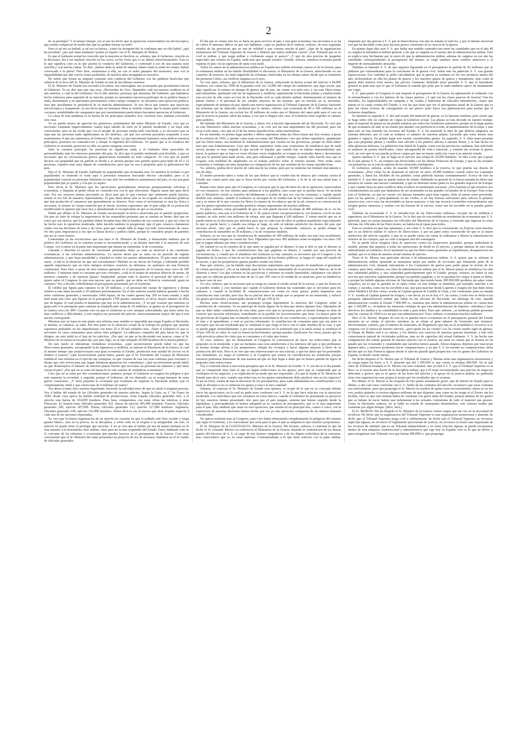2
de su prestigio? Y al mismo tiempo ¿no se nos ha dicho que la oposicion conservadora era microscópica, que estaba compuesta de moléculas que no podian formar un todo?
Pues si tal era su lealtad, si tal era su fuerza, ¿cómo ha desaparecido la confianza que en ella habia? ¿qué ha sucedido? ¿por qué tanta mudanza? podria yo repetir con el Sr. Marqués de Molins.
Es que el Gabinete actual ha conocido que la mayoría se disolvia; es, señores, que el Gobierno, vencido en la discusion, iba á ser tambien vencido en los votos, en los votos que es su último atrincheramiento. Esto es lo que significa, esto es lo que prueba la conducta del Gobierno, y contestaré á eso de una manera muy sencilla y con mucha calma. Yo diré: ¿habeis dado la señal de alarma; habeis dado la señal de rebato; habeis convocado á la pelea? Pues bien, asistiremos á ella, no con el ardor pasajero del momento, sino con la impasibilidad que dan convicciones profundas, de muchos años arraigadas en nosotros.
De suerte que forma un singular contraste esta conducta del Gobierno con las palabras benévolas que salieron de la boca del Sr. Ministro de Estado en una de las últimas sesiones.
El Sr. Ministro de Estado nos excitaba á la union, nos interrogaba, nos aconsejaba que prestásemos fuerza al Gobierno. Yo no diré mas que una cosa. ¿Recuerdan los Sres. Diputados cuál era nuestra conducta en el año anterior, y cuál la del Gobierno? En el año anterior, personas que disentian del Gabinete, que habiamos hecho esfuerzos para separarle de su marcha, porque no queriamos hacernos partícipes de su política buena ó mala, disentiamos y no queriamos presentarnos como cuerpo compacto, no haciamos una oposicion política, sino que atacábamos lo perjudicial de su marcha administrativa. Se nos decia que eramos una oposicion microscópica y trasparente; se nos decia que no teniamos ideas ni sentido comun, que la mayor parte eramos caciques, notabilidades de campanario que por resentimientos particulares haciamos oposicion al Gobierno.
La causa de esta mudanza es la fuerza de los principios sentados; hoy conviene esto, mañana convendrá otra cosa.
Yo no puedo menos de apreciar los generosos sentimientos del señor Ministro de Estado; creo que es necesario examinar imparcialmente cuanto haya habido de error en el partido moderado y no haya sido conveniente; pero se ha creido que con el arreglo de personas estaba todo concluido, y es necesario que se sepa que las personas nada significamos en los distritos: ¿de qué nos serviria pensando responder á esos sentimientos el que nos uniésemos al Gobierno? De nada. Lo que únicamente hariamos seria abdicar nuestros principios, ponernos en contradiccion y rebajar la dignidad del Gobierno. Yo quiero que si la conducta del Gobierno es acertada, persevere en ella; no quiero ninguna concesion.
Ante la cuestion principal, las personas no significan nada, y el Gabinete debe prescindir de personalidades ante los intereses generales del pais. Se dice que el partido moderado está dividido, y que es necesario que en circunstancias graves aparezcamos formando un todo compacto. Yo creo que no puede decirse con propiedad que un partido se divide y se arruina porque este partido quiera prescindir de 10 ó 12 personas, siquiera sean muy dignas de consideracion; pero que no son á propósito para la gobernacion del pais.
Dijo el Sr. Ministro de Estado, hablando de popularidad, que rechazaba esta. Yo tambien la rechazo si por popularidad se entiende el venir aquí á presentar romances buscando efectos calculados; pero si la popularidad consiste en presentar fielmente en este sitio los verdaderos sentimientos del pais, es esa una gran popularidad que yo quiero y á la que yo aspiro.
Pero decia el Sr. Ministro que las oposiciones generalmente anuncian pomposamente reformas y economías, y llegadas al poder obran en contradiccion con lo que ofrecieron. Alguna razon hay para decir esto. Por eso nosotros hemos procurado no decir mas que lo que creemos que realmente puede hacerse, siendo el eco fiel de nuestros representados. El pais hasta ahora solo se ha ocupado en cuestiones políticas que han producido el cansancio que generalmente se observa. Pero como el movimiento es una ley física y necesaria, lo mismo al cuerpo material que al moral, nosotros esperamos que el pais salga de su postracion modificando la opinion que tiene hoy y abandonando el excepticismo en que se encuentra.
Habló por último el Sr. Ministro de Estado encareciendo la táctica observada por el partido progresista. Sin que yo trate de rebajar la importancia de las respetables personas que se sientan en frente, diré que no estoy por esa táctica; que los partidos deben levantar muy alta la bandera de sus creencias; y que así como la ha hecho esto la oposicion moderada, debe hacerlo tambien la progresista: que el pais conozca claramente cuáles son las doctrinas de unos y de otros, para que cuando falle lo haga con todo conocimiento de causa. No doy pues importancia á eso que se llama táctica y política hábil, porque lo considero propio de partidos que no se creen fuertes.
Contestadas ya las excitaciones que nos hizo el Sr. Ministro de Estado, y demostrado tambien que la política del Gobierno en la cuestion actual es inconstitucional, y un desaire marcado á la mayoría de este Cuerpo, voy á entrar en la parte mas importante que abraza mi enmienda: la de economías.
Cansada y aburrida la nacion de cuestiones personales dirije ya toda su atencion á las cuestiones económicas, á las reformas administrativas. La nacion desea que se entre en un periodo de regular administracion, y que haya moralidad y claridad en todos los puntos administrativos. El pais tiene sobrada razon. ¿Cuál es la situacion en que nos encontramos? Metidos en un rincon de Europa, y habiendo perdido aquella importancia que en otros tiempos tuvimos, nosotros no debemos, no podemos ser una Potencia continental. Pues bien, á pesar de esto estamos gastando en el presupuesto de la Guerra muy cerca de 500 millones. Y mientras tanto se consume por este concepto, ¿cuál es el estado de nuestras fábricas de armas, de nuestros cuarteles y de nuestras plazas? Deplorable, porque todo lo absorve el personal del ejército. ¿Y quiere saber el Congreso lo que esta nacion, que no puede, que no debe ser Potencia continental, gasta en caminos? Voy á decirlo, refiriéndome al presupuesto presentado por el Gobierno.
El crédito que figura para caminos es de 20 millones, y el personal del cuerpo de ingenieros y demas relativo á este ramo asciende á 10 millones próximamente. En el año anterior resulta haberse gastado ó hecho entre carreteras generales y trasversales 1496 leguas, de las cuales apenas hay 200 en buen estado; y aquí haré notar una cosa: que figuran en el presupuesto 1789 peones camineros, es decir, mayor número de ellos que de leguas, lo cual prueba el abandono que hay en la administracion. ¿Y en qué consiste que mientras se gasta solo ó se presupone para caminos la insignificante suma de 20 millones, se gasten en el presupuesto de la Guerra cerca de 500? Consiste esto en que el Gobierno se cree siempre sobresaltado, que teme todos los dias conflictos y dificultades, y esto explica ese personal del ejército, innecesariamente mayor del que á esta nacion corresponde.
Mientras que no haya en este punto una reforma muy notable es imposible que tenga España ni Hacienda, ni marina, ni caminos, ni nada. Por otra parte en la situacion actual de la Europa los peligros que quieran suponerse probables no los impedirianos con tener 20 ó 30 mil soldados mas. ¿Sabe el Gobierno lo que es necesario en casos semejantes para salvar tales peligros? La adhesion completa del pais hácia los que le dirigen: sin esto inútil es el lujo de los ejércitos. ¿Por qué, ya que se ha decretado esa reserva, como al Sr. Ministro de la Guerra le ha parecido, por qué, digo, no se han rebajado 20,000 hombres de la fuerza pública?
De este modo se obtendrian verdaderas economías. ¿Qué inconveniente puede haber en que las Direcciones generales, exceptuando la de ingenieros y artillería, se unieran al Ministerio de la Guerra, lo cual al mismo tiempo que proporcionaria una gran economía al Estado, produciria mas unidad de accion en lo relativo á Guerra? ¿Qué inconveniente puede haber, puesto que el Sr. Presidente del Consejo de Ministros estableció una reforma en el ejército tan ventajosa, en que cesasen de una vez esas contratas para vestuario y demas que solo sirven para que hagan fabulosas ganancias los contratistas? ¿Qué inconveniente puede haber en que disminuyera el número de nuestras plazas fuertes que necesitan un personal tan inmenso y que tanto cuesta al pais? ¿Por qué no se entra de buena fe en este camino de verdaderas economías?
Creo que no se entra por dos consideraciones: primera, porque el Gobierno se exagera los peligros á que está expuesta la sociedad; y segunda, porque el Gobierno, tal vez distraido, no se ocupa bastante de estas graves cuestiones. ¿Y seria pequeña la economía que resultaria de suprimir la Hacienda militar, que es completamente inútil y que cuesta mas de 9 millones de reales?
Voy ahora á tratar otra cuestion importante, haciendo la salvedad antes de que no aludo á ninguna persona. Voy á hablar del estado de los Oficiales generales de nuestro ejército. Segun la Guia, en 1.º de Enero de 1849, desde cuya época ha habido multitud de promociones, tenia España Oficiales generales 663, y el ejército una fuerza de 104,000 hombres. Pues bien, comparemos con estas cifras las relativas á otras Potencias. El Austria tiene Oficiales generales 352, fuerza de ejército 405,000 hombres. Francia, Oficiales generales 200, ejército 387,000. Prusia, Oficiales generales 122, ejército 217,000 hombres. Inglaterra, Oficiales generales 148, ejército 131,000 hombres. Ahora fácil es ver el exceso que tiene España respecto á cada una de las naciones expresadas.
Yo creo que la buena organizacion de un ejército no consiste en que el soldado esté bien vestido y tenga guante blanco, sino en la pericia, en la disciplina, y sobre todo en el respeto á la antigüedad: sin esto, el ejército no puede tener el prestigio que necesita. Y no se crea que al hablar así sea mi ánimo lastimar en lo mas mínimo á la benemérita clase militar, clase para mí la mas respetable del Estado. Estoy hablando solo en el concepto de las reformas y economías que pueden hacerse en el presupuesto de la Guerra. Creo muy conveniente que el Sr. Ministro del ramo presentará un proyecto de ley de ascensos, fijándose en él el cuadro de Oficiales generales.
El dia que se votara esta ley se haria un gran servicio al pais y una gran economía, tan necesaria si se ha de cubrir el inmenso déficit en que nos hallamos. ¿Qué no pudiera decir todavía, señores, de esos segundos estados de las provincias que no son de utilidad y que cuestan mucho al pais? ¿Qué de la organizacion monstruosa del Tribunal Supremo de Guerra y Marina que tantos millones cuesta? ¿Ese Tribunal que ni es civil ni militar, y que juzga militar y civilmente segun le parece? ¿Y qué de otra porcion de juzgados especiales que existen en España, nada mas que porque existen? Grande, señores, inmensa economía puede reportar el pais con la supresion de tanta cosa inútil.
Todos los ramos de la administracion pública en España han sufrido reformas, menos el de la Guerra; para la ordenanza militar no ha habido flexibilidad ni discusion; el Ministerio de la Guerra, atrincherado en sus cuarteles de invierno, ha visto impávido las reformas verificadas en los demas ramos desde que se reunieron las primeras Córtes, sin verificar ninguna en el suyo.
Yo creo pues, señores, que el Ministerio de la Guerra, reduciendo la fuerza actual del ejército á 84,000 hombres, sin contar los 7000 de la guardia civil, los 15,000 del cuerpo de carabineros, que algo sirven, que algo significan, lo mismo en tiempo de guerra que de paz, sin contar con todo esto, y sin esas Direcciones mal entendidas, quedando solo las de ingenieros y artillería; suprimiendo la Hacienda militar y estableciendo una seccion de ella como seccion de la Hacienda civil en cada distrito militar; disminuyendo el número de plazas fuertes y el personal de los estados mayores de las mismas, que en muchas no se necesitan, especialmente en tiempos de paz; dando una nueva organizacion al Tribunal Supremo de la Guerra; haciendo las reformas que he indicado, resultaria por lo menos, señores, una economía de 90 á 100 millones en el Ministerio de la Guerra, sin excluir los 30 millones de reales que el Ministro del ramo pide para el caso en que la reserva se pusiese sobre las armas, y eso que si llegase este caso, el Gobierno tiene expedito el camino para pedirlos.
He hablado del Ministerio de la Guerra, y ahora voy á hacerlo ligeramente del de Hacienda. Yo creo que en este Ministerio caben muchas economías, y no creo son las mas importantes las del personal, pues sin tocar á este ramo, creo que en el de las rentas reproductivas caben muchísimas.
En mi entender, en primer lugar pueden y deben suprimirse todas las Direcciones que hoy existen, á pesar de la reforma de 1845, y quedar como unas secciones del Ministerio: creo que deben suprimirse, igualmente que las Direcciones, esa multitud de Administraciones que existen en las provincias, porque no debe haber mas que una Administracion. Creo que deben suprimirse todas esas comisiones de estadística que de nada sirven, porque es muy original lo que sucede en España, que cuando hay un trabajo importantísimo que hacer, lo primero que se hace es crear oficinas cuyos empleados se ocupan en acumular datos y documentos que por lo general para nada sirven, sino para embarazar y perder tiempo, cuando valia mucho mas que se ocupase esta multitud de empleados en el trabajo práctico sobre el terreno mismo. Pero todas estas economías y ventajas son muy pequeñas en comparacion de las que resultan de las rentas reproductivas.
Yo, señores, podria decir mucho de cada una de las rentas; pero por no molestar me limitaré únicamente á dos de ellas.
El orador presenta datos y notas de las que deduce que la conduccion de tabacos por contrata cuesta al Estado una cuarta parte mas que si fuera hecha por cuenta del Gobierno, y la de la sal una mitad mas; y continúa:
Bastan estos datos para que el Congreso se convenza que lo que decimos los de la oposicion conservadora no son romances, no son cuentos para embaucar á los pueblos, sino cosas que se pueden hacer. Se necesita que el Ministerio actual se resuelva decididamente á acabar de una vez con las contratas; y cuando quede abolido este sistema; cuando el Gobierno se encargue de la conduccion de los tabacos; cuando el Gobierno vea y se entere de lo que cuestan los fletes, lo mismo de los tabacos que de la sal, entonces se convencerá de que los gastos reproductivos pueden producir rebajas importantes de muchos millones.
Yo pues, señores, estoy persuadido de que no solo puede hacerse la rebaja de 400 millones de rs. en los gastos públicos, sino que si el Gobierno de S. M. quiere entrar con perseverancia, con firmeza, con fe en este camino, no solo serán cien millones de rebaja, sino que llegarán á 160 millones. Y siento mucho que no se pueda entrar en la discusion por artículos para que en cada uno de ellos se pudiera manifestar especialmente lo que se puede hacer; y cuando esa rebaja se haga, no solo se habrán satisfecho los deseos del pais que necesita alivio, sino que se podrá hacer lo que propone la enmienda: entonces se podrá rebajar la contribucion de inmuebles en 50 millones, y la de consumos tambien.
Señores, yo no creo que la contribucion de inmuebles de 300 millones de reales sea una cosa exorbitante; pero es necesario tengan en cuenta los Sres. Diputados que esos 300 millones estan recargados con otros 130 que se pagan ademas por otras consideraciones.
No entraré yo en la cuestion de lo que antes se pagaba por el diezmo: lo que sí diré es que el diezmo se pagaba en frutos, y que las contribuciones hay que pagarlas en dinero; y cuando por una porcion de circunstancias, y cuando por el abandono del Gobierno no hay caminos, es necesario que el Congreso y los Diputados de la nacion, si han de ser los guardadores de los fondos públicos, se hagan el cargo del estado de la nacion, y que los propietarios apenas pueden vender sus frutos.
Pues qué, señores, ¿no ha habido aquí discusiones importantes que han puesto de manifiesto el gravámen de ciertas provincias? ¿No se ha hablado aquí de la situacion lamentable de la provincia de Murcia, de la de Almería y otras? Los que vivimos en las provincias y sabemos su estado lamentable, trabajamos con ahinco para que no salieran gravadas en mas de un 12 por 100: esta es la verdad de su situacion; pero en Madrid no se hace caso de eso.
Yo creo, señores, que es necesario que se tenga en cuenta el estado actual de la nacion, y que los frutos no se pueden vender, y creo tambien que cuando el Gobierno destine las cantidades que se necesitan para los caminos, y cuando la facilidad de comunicaciones sea como en otros paises, podrá imponerse una contribucion mas crecida; pero hoy dia es preciso hacer la rebaja que se propone en mi enmienda, y reducir los gastos provinciales y municipales desde el 40 por 100 al 22.
Hechas estas observaciones, me propongo ocupar ligeramente la atencion del Congreso sobre la contribucion de consumos. Yo no participo de modo alguno de la idea que tienen algunos Sres. Diputados de que no debe haber contribucion de esta clase, pues creo que es necesaria; pero al mismo tiempo no dejo de conocer que necesita reformarse, remediando en lo posible los inconvenientes que tiene. La mayor parte de las provincias de España han reclamado contra la exorbitancia de esa contribucion, y especialmente respecto al vino y al aguardiente, y esto es preciso reformarlo: la contribucion de consumos para que sea justa es necesario que sea tan moderada que se confunda lo que exige el fisco con el valor mínimo de la cosa, y que se pueda pagar insensiblemente; y por esto proponemos en la enmienda que á la tarifa actual se sustituya el 10 por 100 de su valor, lo cual no traerá inconvenientes, porque pueden clasificarse los vinos, puesto que en cada provincia saben los vinos que se consumen y el valor que tienen.
Yo creo, señores, que he demostrado al Congreso la conveniencia de hacer las reducciones que se proponen en la enmienda, y que asi haríamos una cosa satisfactoria á los intereses del pais y que podriamos al mismo tiempo aliviar á los propietarios, rebajar los recargos y hacer algunas mejoras á favor de la produccion del vino. Pero si se cree que mis observaciones no son exactas, y que los datos que he presentado son infundados, yo ruego al Gobierno y al Congreso que tomen en consideracion mi enmienda, porque entonces podremos demostrar de una manera tal que no deje lugar á duda que no hemos partido de ligero al proponer estas reducciones.
Voy á contestar ahora á una teoría peregrina que oí al Sr. Ministro de Estado. S. S. nos decia el dia pasado que se comprende muy bien el que se hagan reducciones en los gastos; pero que se comprende que se verifiquen en los ingresos; y se explicaba de un modo que me sorprendió. ¿En qué se funda el Sr. Ministro de Estado para decir esto, cuando una reduccion en los gastos naturalmente debe producir otra en los ingresos? Si así no fuere, estaba de mas la discusion de los presupuestos, pues nada adelantaban los contribuyentes y en nada se aliviaria si no se reducian los gastos á esta ó la otra cantidad.
Ademas, al expresar el Sr. Ministro de Estado esta opinion, se ocupó de lo que en su concepto debian hacer las oposiciones, en lo cual no pudo estar conforme con S. S. en lo que hace relacion con la oposicion moderada. Los individuos que nos sentamos en estos bancos, cuando el Gobierno ha presentado un proyecto de ley, nosotros hemos presentado otro para que el pais juzgase, sistema que hemos seguido desde la legislatura, y principalmente lo hemos adoptado en la cuestion de presupuestos, que es la mas importante para el pais. Hay tambien que notar en esta oposicion, que siendo en un principio tres, cuatro ó cinco, con la exposicion de nuestras doctrinas hemos hecho que sea ya una oposicion compuesta de un número bastante considerable.
No quiero molestar mas al Congreso, pues creo haber demostrado completamente lo peligroso del sistema que sigue el Gobierno, y lo conveniente que seria para el pais el que se adoptara lo que nosotros proponemos.
El Sr. Marques de la CONSTANCIA, Ministro de la Guerra: Me levanto, señores, á contestar lo que ha dicho el Sr. Gonzalo Moron con referencia al Ministerio de la Guerra, dejando la contestacion de los demas puntos del discurso de S. S. al cargo de mis ilustres compañeros y de los dignos individuos de la comision, mas conocedores que yo en estas materias. Contrayéndome á lo que tiene relacion con la parte militar, empezaré por dar gracias á S. S. por la benevolencia con que ha tratado al ejército, y por el talento universal con que ha decidido como juez las mas graves cuestiones en la ciencia de la guerra.
En primer lugar dijo ayer S. S. que habia una notable contradiccion entre las cantidades que en el año 48 se cargaba la Intendencia militar general, y las que se cargaba en el mismo año la administracion militar. Esto se explica muy fácilmente por la razon de que la administracion militar, ademas de cargarse en ese año las cantidades correspondientes al presupuesto del mismo, se cargó tambien otros créditos anteriores y el importe de mensualidades atrasadas.
Tambien se lamentó S. S. de que siguiese figurando en el presupuesto la partida de 42 millones que se pidieron por extraordinario para la conclusion de la guerra civil. Sobre esto ha padecido S. S. una grande equivocacion. Esa cantidad se pidió calculándose que la guerra se acabaria en los tres primeros meses del año, incluyéndose en ella los planes de guerra y los mayores gastos de guerra y armamento; mas como la guerra duró todavía ocho meses, fue preciso continuar; debiendo tener presente S. S. que el Intendente general no pide mas que lo que el Gobierno le manda que pida; por lo tanto tambien carece de fundamento ese cargo.
S. S., para pintar al Congreso lo que importa el presupuesto de la Guerra, ha aglomerado el ordinario con el extraordinario y con los haberes de las clases pasivas. ¿Y qué son las clases pasivas de Guerra? Son los retirados, los imposibilitados en campaña y las viudas y huérfanas de Oficiales beneméritos; clases que entran en la carga comun del Estado, y con las que tiene que ver el presupuesto anual de la Guerra que es para las clases activas; de consiguiente no me parece justo hacer esa aglomeracion para probar que el Gobierno despilfarra.
Se lamenta en seguida S. S. del mal estado del material de guerra: yo lo lamento tambien, pero siento que se haga sobre ello un capítulo de culpas al Gobierno actual. Las plazas no han decaido en nuestro tiempo; pues el material de guerra no ha podido asistirse por todos los Gobiernos anteriores, porque en la larga guerra de que acabamos de salir se ha tenido que atender con preferencia á todo, al mantenimiento de la tropa, y aun para esto no han bastado los recursos del Estado. S. S. ha sostenido la idea de que deberia adoptarse un sistema diferente, por el cual se redujese el número de nuestras plazas, haciendo que estas fuesen mas grandes y capaces. En primer lugar esto traeria considerables gastos. En segundo, S. S. debe tener presente que esas pequeñas plazas y castillos han salvado á los pueblos adictos á nuestra Reina, y se han hecho en ellas gloriosas defensas. La poblacion mas fabril de España, como son las provincias catalanas, han solicitado el aumento de puntos fortificados, como salvaguardia de vida é intereses; y estando tan reciente la guerra civil, no creo que se nos pueda ya hacer cargos por que no hayan vuelto las cosas á su anterior estado.
Quiere tambien S. S. que se haga en el ejército una rebaja de 20,000 hombres. Yo diré á esto que á pesar de lo que piensa S. S., no estamos tan divorciados con las demas Potencias de Europa, y que en las actuales circunstancias no es esta la opinion de los Generales inteligentes.
El Gobierno, señores, acaba de mandar 30,000 hombres á la reserva, lo que prueba sus deseos de economizar. ¿Pero cómo ha de disminuir el ejército en otros 20,000 hombres cuando todos los Capitanes generales, y hasta los Alcaldes de los pueblos, estan pidiendo fuerzas constantemente? Acerca de esto ha emitido S. S. una idea que no puedo menos de rebatir. Hablando en general de la fuerza armada ha dicho que nosotros no somos una nacion continental, y que no debemos temer parte en los grandes negocios de Europa; y que cuando haya un gran conflicto debe acudirse al sentimiento nacional. ¿Pero bastaria el que nosotros nos considerásemos asi para que dejásemos de ser arrastrados en las grandes vicisitudes de la Europa? Para evitar esto el Gobierno, ya que no cuente con fuerzas bastantes para estar seguro, debe al menos estar prevenido, pues en las guerras, y principalmente en las civiles, si no hay fuerzas suficientes para sofocar la primera insurreccion, crece esta, las necesidades se hacen mayores, y hay que recurrir á remedios extraordinarios que irrogan gastos inmensos y acaban con las fuerzas de la nacion, como nos ha sucedido en la pasada guerra civil.
Tambien ha aconsejado S. S. la introduccion de las Direcciones militares, excepto las de artillería é ingenieros, en el Ministerio de la Guerra. Yo le diré que de esta medida no resultarian las economías que S. S. pretende, pues no serian bastantes los Oficiales del Ministerio de la Guerra; y teniendo que ingresar en estas oficinas los Oficiales de las Direcciones, no habria local capaz para todos.
Esta es cuestion en que hay opiniones; y asi como S. S. dice que es conveniente, en Francia creen muchos que es un defecto militar el carecer de Direcciones; y por mi parte estoy convencido de que es la mejor institucion del ejército español, y que no se puede variar sin variar la ordenanza y alterar la administracion exterior de los cuerpos, que no cede á ninguna otra del extrangero.
No se puede hacer ninguna clase de oposicion contra los Inspectores generales, porque simbolizan la unidad, porque dan impulso á todas las operaciones de detall en el ejército, y porque ademas de esto estan subordinados al Gobierno. En el momento en que las Direcciones generales se suprimiesen, desapareceria esa unidad, que es el alma de nuestro actual sistema de ejército.
Tiene el Sr. Moron una particular aficion á la administracion militar. S. S. quiere que se reforme la administracion militar opinando se manejaria mejor por medio de secciones que formarian parte de la administracion civil, dejando únicamente á los Comisarios de guerra para poder pasar la revista de los cuerpos: pues bien, señores, esa clase de administracion militar que el Sr. Moron quiere se establezca, ha sido una calamidad pública, y una calamidad particularmente para el Estado; porque, señores, no habia ni una seccion que estuviese regularizada, porque los pueblos pagaban, y no se pasaban los cargos á quien se debia, y porque ha habido algunas oficinas de Hacienda que han tenido hasta 300.000,000 perdidos sin saber cómo cargarlos; asi es que se gastaba no se sabia cómo: en este tiempo se mandaba, por ejemplo, marchar á un cuerpo, y sucedia, como me ha sucedido á mí, que para marchar desde Logroño á Aragon me han dado letras sobre Madrid á 60 dias vistas: acudia al Capitan general de Castilla la Vieja, y me contestaba: pues no manda V. S.: acudia al Capitan general de Aragon, y me decia: yo no le doy á V. un cuarto; y todo esto se debia á esa peregrina administracion militar que habia en las oficinas de Hacienda; sin embargo de esto, aquella administracion costaba al Estado 7.400,000 rs., mientras que ahora la administracion militar no cuesta mas que 5.568,000 rs., tocándose las inmensas ventajas de que esta administracion da impulso, centraliza y hace efectivos los medios y la contabilidad en todo y para todos. Pues qué, señores, ¿se hubieran podido presentar aquí las cuentas de 1848 á no ser por esta administracion? Esto, señores, economiza muchos millones.
Dice el Sr. Moron: despues de esto no se pueden hacer economías en el presupuesto general del Estado mientras no se rebaje el ejército, mientras no se rebaje el gran número de Generales que tenemos: efectivamente, señores, que el número de Generales, de Brigadieres que hay en la actualidad es excesivo si se compara con la fuerza de nuestro ejército; ¿pero quién los ha creado? Los ha creado medio siglo de glorias; el Duque de Bailen está á su cabeza, y los últimos son creacion de nuestras guerras intestinas, y han sido consecuencia natural de vicisitudes políticas, mas no de caprichos del actual Gabinete. S. S. ha hecho una comparacion del estado general de nuestro ejército con el Austria, sin tener en cuenta que el Austria no ha pasado por las vicisitudes y calamidades que nosotros hemos pasado. Ahora empieza, dejemos que trascurran algunos años, y entonces podremos hacer comparaciones; y ya que S. S. ha entrado en comparaciones, debo decirle que no hay Potencia alguna donde el ejército guarde igual proporcion con los gastos del Gobierno en España, ni donde cueste menos.
Ha dicho despues el Sr. Moron que el Tribunal de Guerra y Marina tiene una organizacion monstruosa y no juzga segun las leyes, y S. S. propone que del 1.190,000 rs. que cuesta se rebajen 800,000. No sé qué clase de Tribunal formaria el Sr. Moron con esta cantidad; mas yo diré á S. S. que el Tribunal Supremo es la llave, es el resorte mas fuerte de la disciplina militar; que á él estan encomendados una porcion de negocios delicados y graves; que es el apoyo de las leyes del ejército y el apoyo de la justicia militar, no pudiendo tener otra organizacion mas propia ni mejor por los resultados que se aceptan.
Por último, el Sr. Moron se ha ocupado de otro punto sumamente grave, que de intento he dejado para lo último, y del cual estoy conforme con S. S.; hablo de las contratas del ejército: reconozco que estas contratas son onerosísimas, pero que proponga el Sr. Moron los medios de quitar estos inconvenientes; ahora yo no los veo; podria quitarles si tuviera algunos millones de que disponer, mas como no los tengo ni el Tesoro me los facilita, claro es que este sistema habrá de continuar con grave daño del Estado, porque ademas de los gastos que se habian de hacer habria que indemnizar á los actuales contratistas de todo el material que poseen. Como la Hacienda, señores, no se halla en estado de semejantes desembolsos, este sistema tendrá que continuar por algun tiempo. (Bien, bien.)
El Sr. MORON: Me ha dirigido el Sr. Ministro de la Guerra ciertos cargos que me veo en la necesidad de rectificar. He dicho que la organizacion del Tribunal Supremo es una organizacion monstruosa y absurda; he dicho que el Tribunal Supremo juzga civil y militarmente; he dicho que el Tribunal Supremo no reconoce regla fija alguna, no reconoce el reglamento provisional de justicia, no reconoce la teoría mas importante de los recursos de nulidad; que es un Tribunal independiente y no tiene relacion alguna, ni puede encajonarse dentro de esta máquina constitucional y administrativa que rige hoy en España: esto es lo que he dicho, y para reorganizar este Tribunal creo que bastan 400,000 rs. que propongo.